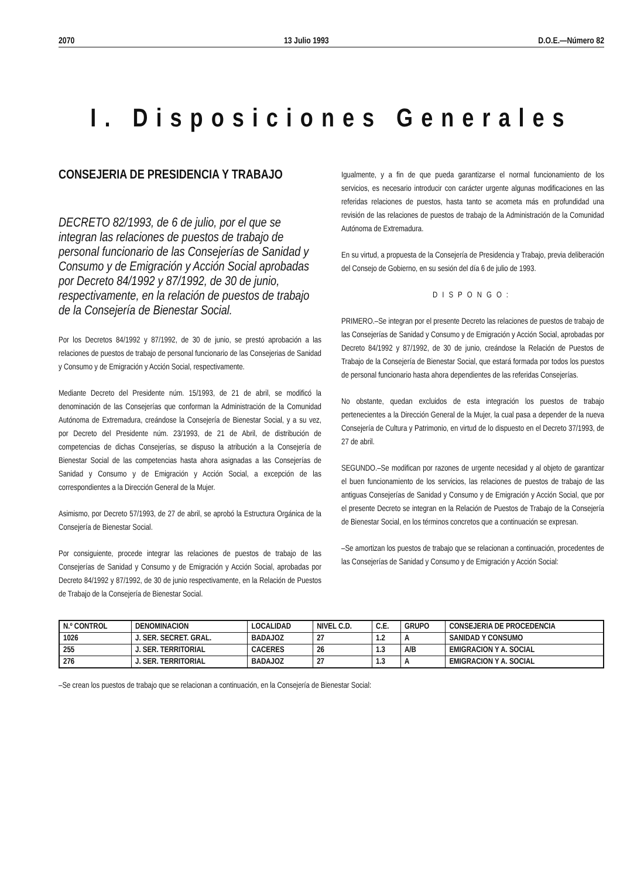2070 13 Julio 1993 D.O.E.—Número 82
I. Disposiciones Generales
CONSEJERIA DE PRESIDENCIA Y TRABAJO
DECRETO 82/1993, de 6 de julio, por el que se integran las relaciones de puestos de trabajo de personal funcionario de las Consejerías de Sanidad y Consumo y de Emigración y Acción Social aprobadas por Decreto 84/1992 y 87/1992, de 30 de junio, respectivamente, en la relación de puestos de trabajo de la Consejería de Bienestar Social.
Por los Decretos 84/1992 y 87/1992, de 30 de junio, se prestó aprobación a las relaciones de puestos de trabajo de personal funcionario de las Consejerias de Sanidad y Consumo y de Emigración y Acción Social, respectivamente.
Mediante Decreto del Presidente núm. 15/1993, de 21 de abril, se modificó la denominación de las Consejerías que conforman la Administración de la Comunidad Autónoma de Extremadura, creándose la Consejería de Bienestar Social, y a su vez, por Decreto del Presidente núm. 23/1993, de 21 de Abril, de distribución de competencias de dichas Consejerías, se dispuso la atribución a la Consejería de Bienestar Social de las competencias hasta ahora asignadas a las Consejerías de Sanidad y Consumo y de Emigración y Acción Social, a excepción de las correspondientes a la Dirección General de la Mujer.
Asimismo, por Decreto 57/1993, de 27 de abril, se aprobó la Estructura Orgánica de la Consejería de Bienestar Social.
Por consiguiente, procede integrar las relaciones de puestos de trabajo de las Consejerías de Sanidad y Consumo y de Emigración y Acción Social, aprobadas por Decreto 84/1992 y 87/1992, de 30 de junio respectivamente, en la Relación de Puestos de Trabajo de la Consejería de Bienestar Social.
Igualmente, y a fin de que pueda garantizarse el normal funcionamiento de los servicios, es necesario introducir con carácter urgente algunas modificaciones en las referidas relaciones de puestos, hasta tanto se acometa más en profundidad una revisión de las relaciones de puestos de trabajo de la Administración de la Comunidad Autónoma de Extremadura.
En su virtud, a propuesta de la Consejería de Presidencia y Trabajo, previa deliberación del Consejo de Gobierno, en su sesión del día 6 de julio de 1993.
DISPONGO:
PRIMERO.–Se integran por el presente Decreto las relaciones de puestos de trabajo de las Consejerías de Sanidad y Consumo y de Emigración y Acción Social, aprobadas por Decreto 84/1992 y 87/1992, de 30 de junio, creándose la Relación de Puestos de Trabajo de la Consejería de Bienestar Social, que estará formada por todos los puestos de personal funcionario hasta ahora dependientes de las referidas Consejerías.
No obstante, quedan excluidos de esta integración los puestos de trabajo pertenecientes a la Dirección General de la Mujer, la cual pasa a depender de la nueva Consejería de Cultura y Patrimonio, en virtud de lo dispuesto en el Decreto 37/1993, de 27 de abril.
SEGUNDO.–Se modifican por razones de urgente necesidad y al objeto de garantizar el buen funcionamiento de los servicios, las relaciones de puestos de trabajo de las antiguas Consejerías de Sanidad y Consumo y de Emigración y Acción Social, que por el presente Decreto se integran en la Relación de Puestos de Trabajo de la Consejería de Bienestar Social, en los términos concretos que a continuación se expresan.
–Se amortizan los puestos de trabajo que se relacionan a continuación, procedentes de las Consejerías de Sanidad y Consumo y de Emigración y Acción Social:
| N.º CONTROL | DENOMINACION | LOCALIDAD | NIVEL C.D. | C.E. | GRUPO | CONSEJERIA DE PROCEDENCIA |
| --- | --- | --- | --- | --- | --- | --- |
| 1026 | J. SER. SECRET. GRAL. | BADAJOZ | 27 | 1.2 | A | SANIDAD Y CONSUMO |
| 255 | J. SER. TERRITORIAL | CACERES | 26 | 1.3 | A/B | EMIGRACION Y A. SOCIAL |
| 276 | J. SER. TERRITORIAL | BADAJOZ | 27 | 1.3 | A | EMIGRACION Y A. SOCIAL |
–Se crean los puestos de trabajo que se relacionan a continuación, en la Consejería de Bienestar Social: